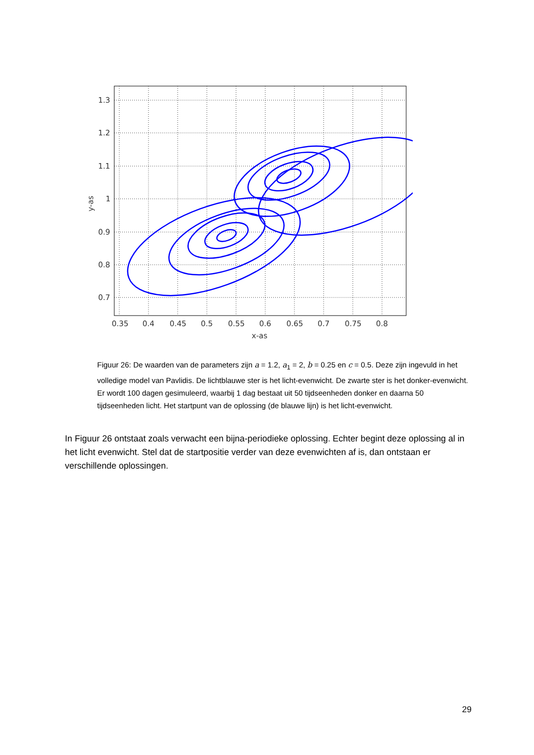1.3
1.2
1.1
1
0.9
0.8
0.7
0.35
0.4
0.45
0.5
0.55
0.6
0.65
0.7
0.75
0.8
x-as
y-as
Figuur 26: De waarden van de parameters zijn a = 1.2, a<sub>1</sub> = 2, b = 0.25 en c = 0.5. Deze zijn ingevuld in het volledige model van Pavlidis. De lichtblauwe ster is het licht-evenwicht. De zwarte ster is het donker-evenwicht. Er wordt 100 dagen gesimuleerd, waarbij 1 dag bestaat uit 50 tijdseenheden donker en daarna 50 tijdseenheden licht. Het startpunt van de oplossing (de blauwe lijn) is het licht-evenwicht.
In Figuur 26 ontstaat zoals verwacht een bijna-periodieke oplossing. Echter begint deze oplossing al in het licht evenwicht. Stel dat de startpositie verder van deze evenwichten af is, dan ontstaan er verschillende oplossingen.
29